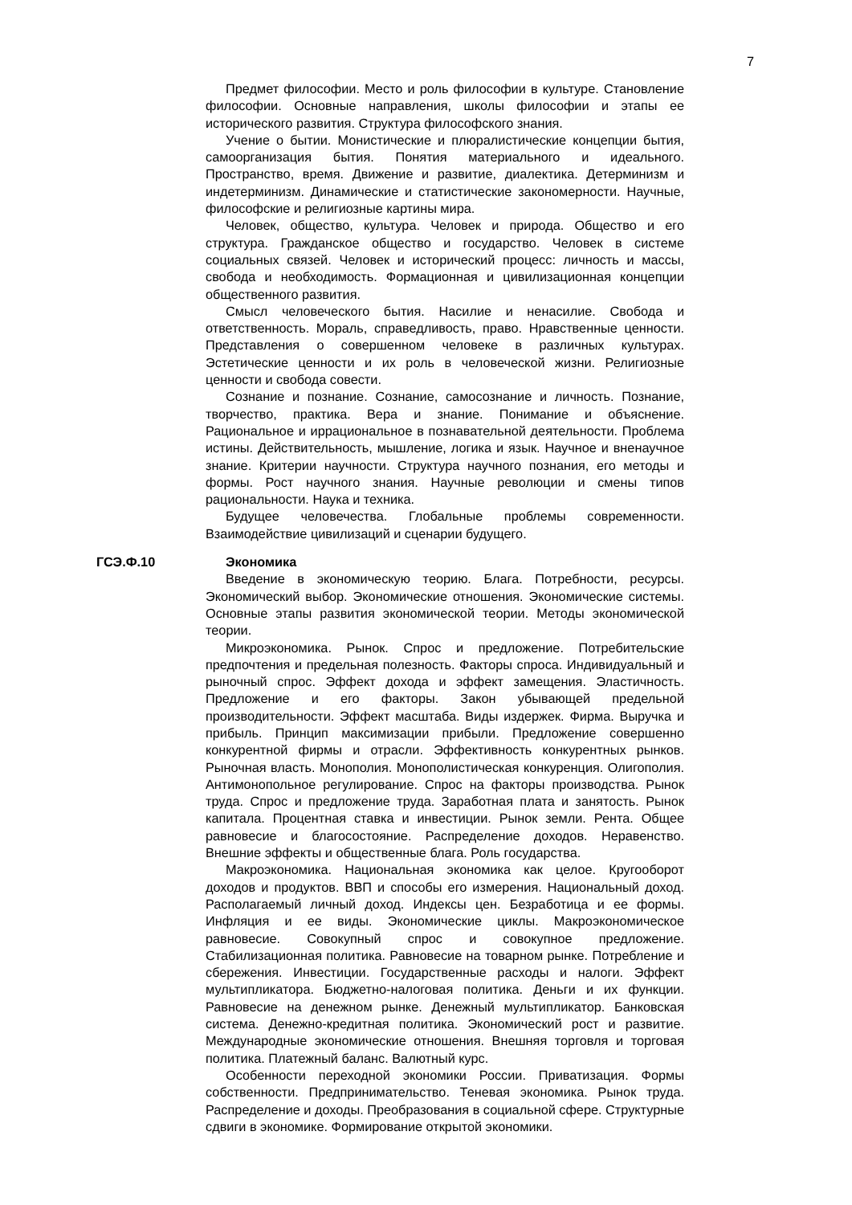7
Предмет философии. Место и роль философии в культуре. Становление философии. Основные направления, школы философии и этапы ее исторического развития. Структура философского знания.
Учение о бытии. Монистические и плюралистические концепции бытия, самоорганизация бытия. Понятия материального и идеального. Пространство, время. Движение и развитие, диалектика. Детерминизм и индетерминизм. Динамические и статистические закономерности. Научные, философские и религиозные картины мира.
Человек, общество, культура. Человек и природа. Общество и его структура. Гражданское общество и государство. Человек в системе социальных связей. Человек и исторический процесс: личность и массы, свобода и необходимость. Формационная и цивилизационная концепции общественного развития.
Смысл человеческого бытия. Насилие и ненасилие. Свобода и ответственность. Мораль, справедливость, право. Нравственные ценности. Представления о совершенном человеке в различных культурах. Эстетические ценности и их роль в человеческой жизни. Религиозные ценности и свобода совести.
Сознание и познание. Сознание, самосознание и личность. Познание, творчество, практика. Вера и знание. Понимание и объяснение. Рациональное и иррациональное в познавательной деятельности. Проблема истины. Действительность, мышление, логика и язык. Научное и вненаучное знание. Критерии научности. Структура научного познания, его методы и формы. Рост научного знания. Научные революции и смены типов рациональности. Наука и техника.
Будущее человечества. Глобальные проблемы современности. Взаимодействие цивилизаций и сценарии будущего.
ГСЭ.Ф.10 Экономика
Введение в экономическую теорию. Блага. Потребности, ресурсы. Экономический выбор. Экономические отношения. Экономические системы. Основные этапы развития экономической теории. Методы экономической теории.
Микроэкономика. Рынок. Спрос и предложение. Потребительские предпочтения и предельная полезность. Факторы спроса. Индивидуальный и рыночный спрос. Эффект дохода и эффект замещения. Эластичность. Предложение и его факторы. Закон убывающей предельной производительности. Эффект масштаба. Виды издержек. Фирма. Выручка и прибыль. Принцип максимизации прибыли. Предложение совершенно конкурентной фирмы и отрасли. Эффективность конкурентных рынков. Рыночная власть. Монополия. Монополистическая конкуренция. Олигополия. Антимонопольное регулирование. Спрос на факторы производства. Рынок труда. Спрос и предложение труда. Заработная плата и занятость. Рынок капитала. Процентная ставка и инвестиции. Рынок земли. Рента. Общее равновесие и благосостояние. Распределение доходов. Неравенство. Внешние эффекты и общественные блага. Роль государства.
Макроэкономика. Национальная экономика как целое. Кругооборот доходов и продуктов. ВВП и способы его измерения. Национальный доход. Располагаемый личный доход. Индексы цен. Безработица и ее формы. Инфляция и ее виды. Экономические циклы. Макроэкономическое равновесие. Совокупный спрос и совокупное предложение. Стабилизационная политика. Равновесие на товарном рынке. Потребление и сбережения. Инвестиции. Государственные расходы и налоги. Эффект мультипликатора. Бюджетно-налоговая политика. Деньги и их функции. Равновесие на денежном рынке. Денежный мультипликатор. Банковская система. Денежно-кредитная политика. Экономический рост и развитие. Международные экономические отношения. Внешняя торговля и торговая политика. Платежный баланс. Валютный курс.
Особенности переходной экономики России. Приватизация. Формы собственности. Предпринимательство. Теневая экономика. Рынок труда. Распределение и доходы. Преобразования в социальной сфере. Структурные сдвиги в экономике. Формирование открытой экономики.